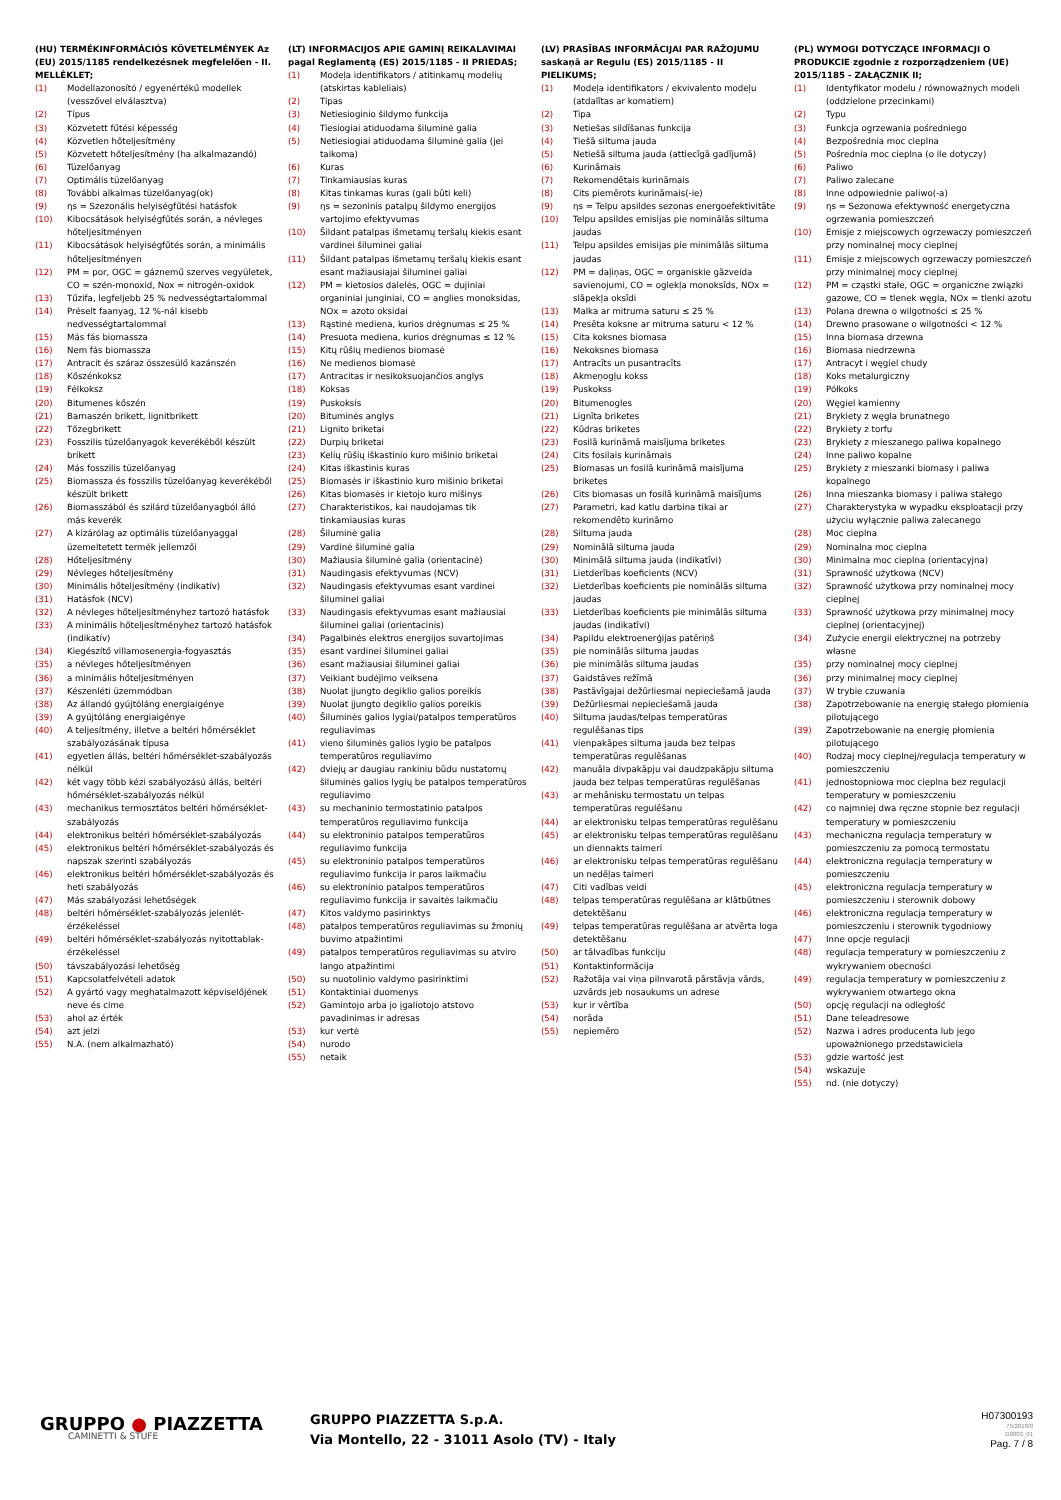(HU) TERMÉKINFORMÁCIÓS KÖVETELMÉNYEK Az (EU) 2015/1185 rendelkezésnek megfelelően - II. MELLÉKLET;
(1) Modellazonosító / egyenértékű modellek (vesszővel elválasztva)
(2) Típus
(3) Közvetett fűtési képesség
(4) Közvetlen hőteljesítmény
(5) Közvetett hőteljesítmény (ha alkalmazandó)
(6) Tüzelőanyag
(7) Optimális tüzelőanyag
(8) További alkalmas tüzelőanyag(ok)
(9) ηs = Szezonális helyiségfűtési hatásfok
(10) Kibocsátások helyiségfűtés során, a névleges hőteljesítményen
(11) Kibocsátások helyiségfűtés során, a minimális hőteljesítményen
(12) PM = por, OGC = gáznemű szerves vegyületek, CO = szén-monoxid, Nox = nitrogén-oxidok
(13) Tűzifa, legfeljebb 25 % nedvességtartalommal
(14) Préselt faanyag, 12 %-nál kisebb nedvességtartalommal
(15) Más fás biomassza
(16) Nem fás biomassza
(17) Antracit és száraz összesülő kazánszén
(18) Kőszénkoksz
(19) Félkoksz
(20) Bitumenes kőszén
(21) Barnaszén brikett, lignitbrikett
(22) Tőzegbrikett
(23) Fosszilis tüzelőanyagok keverékéből készült brikett
(24) Más fosszilis tüzelőanyag
(25) Biomassza és fosszilis tüzelőanyag keverékéből készült brikett
(26) Biomasszából és szilárd tüzelőanyagból álló más keverék
(27) A kizárólag az optimális tüzelőanyaggal üzemeltetett termék jellemzői
(28) Hőteljesítmény
(29) Névleges hőteljesítmény
(30) Minimális hőteljesítmény (indikatív)
(31) Hatásfok (NCV)
(32) A névleges hőteljesítményhez tartozó hatásfok
(33) A minimális hőteljesítményhez tartozó hatásfok (indikatív)
(34) Kiegészítő villamosenergia-fogyasztás
(35) a névleges hőteljesítményen
(36) a minimális hőteljesítményen
(37) Készenléti üzemmódban
(38) Az állandó gyújtóláng energiaigénye
(39) A gyújtóláng energiaigénye
(40) A teljesítmény, illetve a beltéri hőmérséklet szabályozásának típusa
(41) egyetlen állás, beltéri hőmérséklet-szabályozás nélkül
(42) két vagy több kézi szabályozású állás, beltéri hőmérséklet-szabályozás nélkül
(43) mechanikus termosztátos beltéri hőmérséklet-szabályozás
(44) elektronikus beltéri hőmérséklet-szabályozás
(45) elektronikus beltéri hőmérséklet-szabályozás és napszak szerinti szabályozás
(46) elektronikus beltéri hőmérséklet-szabályozás és heti szabályozás
(47) Más szabályozási lehetőségek
(48) beltéri hőmérséklet-szabályozás jelenlét-érzékeléssel
(49) beltéri hőmérséklet-szabályozás nyitottablak-érzékeléssel
(50) távszabályozási lehetőség
(51) Kapcsolatfelvételi adatok
(52) A gyártó vagy meghatalmazott képviselőjének neve és címe
(53) ahol az érték
(54) azt jelzi
(55) N.A. (nem alkalmazható)
(LT) INFORMACIJOS APIE GAMINĮ REIKALAVIMAI pagal Reglamentą (ES) 2015/1185 - II PRIEDAS;
(1) Modeļa identifikators / atitinkamų modelių (atskirtas kableliais)
(2) Tipas
(3) Netiesioginio šildymo funkcija
(4) Tiesiogiai atiduodama šiluminė galia
(5) Netiesiogiai atiduodama šiluminė galia (jei taikoma)
(6) Kuras
(7) Tinkamiausias kuras
(8) Kitas tinkamas kuras (gali būti keli)
(9) ηs = sezoninis patalpų šildymo energijos vartojimo efektyvumas
(10) Šildant patalpas išmetamų teršalų kiekis esant vardinei šiluminei galiai
(11) Šildant patalpas išmetamų teršalų kiekis esant esant mažiausiajai šiluminei galiai
(12) PM = kietosios dalelės, OGC = dujiniai organiniai junginiai, CO = anglies monoksidas, NOx = azoto oksidai
(13) Rąstinė mediena, kurios drėgnumas ≤ 25 %
(14) Presuota mediena, kurios drėgnumas ≤ 12 %
(15) Kitų rūšių medienos biomasė
(16) Ne medienos biomasė
(17) Antracitas ir nesikoksuojančios anglys
(18) Koksas
(19) Puskoksis
(20) Bituminės anglys
(21) Lignito briketai
(22) Durpių briketai
(23) Kelių rūšių iškastinio kuro mišinio briketai
(24) Kitas iškastinis kuras
(25) Biomasės ir iškastinio kuro mišinio briketai
(26) Kitas biomasės ir kietojo kuro mišinys
(27) Charakteristikos, kai naudojamas tik tinkamiausias kuras
(28) Šiluminė galia
(29) Vardinė šiluminė galia
(30) Mažiausia šiluminė galia (orientacinė)
(31) Naudingasis efektyvumas (NCV)
(32) Naudingasis efektyvumas esant vardinei šiluminei galiai
(33) Naudingasis efektyvumas esant mažiausiai šiluminei galiai (orientacinis)
(34) Pagalbinės elektros energijos suvartojimas
(35) esant vardinei šiluminei galiai
(36) esant mažiausiai šiluminei galiai
(37) Veikiant budėjimo veiksena
(38) Nuolat įjungto degiklio galios poreikis
(39) Nuolat įjungto degiklio galios poreikis
(40) Šiluminės galios lygiai/patalpos temperatūros reguliavimas
(41) vieno šiluminės galios lygio be patalpos temperatūros reguliavimo
(42) dviejų ar daugiau rankiniu būdu nustatomų šiluminės galios lygių be patalpos temperatūros reguliavimo
(43) su mechaninio termostatinio patalpos temperatūros reguliavimo funkcija
(44) su elektroninio patalpos temperatūros reguliavimo funkcija
(45) su elektroninio patalpos temperatūros reguliavimo funkcija ir paros laikmačiu
(46) su elektroninio patalpos temperatūros reguliavimo funkcija ir savaitės laikmačiu
(47) Kitos valdymo pasirinktys
(48) patalpos temperatūros reguliavimas su žmonių buvimo atpažintimi
(49) patalpos temperatūros reguliavimas su atviro lango atpažintimi
(50) su nuotolinio valdymo pasirinktimi
(51) Kontaktiniai duomenys
(52) Gamintojo arba jo įgaliotojo atstovo pavadinimas ir adresas
(53) kur vertė
(54) nurodo
(55) netaik
(LV) PRASĪBAS INFORMĀCIJAI PAR RAŽOJUMU saskaņā ar Regulu (ES) 2015/1185 - II PIELIKUMS;
(1) Modeļa identifikators / ekvivalento modeļu (atdalītas ar komatiem)
(2) Tipa
(3) Netiešas sildīšanas funkcija
(4) Tiešā siltuma jauda
(5) Netiešā siltuma jauda (attiecīgā gadījumā)
(6) Kurināmais
(7) Rekomendētais kurināmais
(8) Cits piemērots kurināmais(-ie)
(9) ηs = Telpu apsildes sezonas energoefektivitāte
(10) Telpu apsildes emisijas pie nominālās siltuma jaudas
(11) Telpu apsildes emisijas pie minimālās siltuma jaudas
(12) PM = daļiņas, OGC = organiskie gāzveida savienojumi, CO = oglekļa monoksīds, NOx = slāpekļa oksīdi
(13) Malka ar mitruma saturu ≤ 25 %
(14) Presēta koksne ar mitruma saturu < 12 %
(15) Cita koksnes biomasa
(16) Nekoksnes biomasa
(17) Antracīts un pusantracīts
(18) Akmeņogļu kokss
(19) Puskokss
(20) Bitumenogles
(21) Lignīta briketes
(22) Kūdras briketes
(23) Fosilā kurināmā maisījuma briketes
(24) Cits fosilais kurināmais
(25) Biomasas un fosilā kurināmā maisījuma briketes
(26) Cits biomasas un fosilā kurināmā maisījums
(27) Parametri, kad katlu darbina tikai ar rekomendēto kurināmo
(28) Siltuma jauda
(29) Nominālā siltuma jauda
(30) Minimālā siltuma jauda (indikatīvi)
(31) Lietderības koeficients (NCV)
(32) Lietderības koeficients pie nominālās siltuma jaudas
(33) Lietderības koeficients pie minimālās siltuma jaudas (indikatīvi)
(34) Papildu elektroenerģijas patēriņš
(35) pie nominālās siltuma jaudas
(36) pie minimālās siltuma jaudas
(37) Gaidstāves režīmā
(38) Pastāvīgajai dežūrliesmai nepieciešamā jauda
(39) Dežūrliesmai nepieciešamā jauda
(40) Siltuma jaudas/telpas temperatūras regulēšanas tips
(41) vienpakāpes siltuma jauda bez telpas temperatūras regulēšanas
(42) manuāla divpakāpju vai daudzpakāpju siltuma jauda bez telpas temperatūras regulēšanas
(43) ar mehānisku termostatu un telpas temperatūras regulēšanu
(44) ar elektronisku telpas temperatūras regulēšanu
(45) ar elektronisku telpas temperatūras regulēšanu un diennakts taimeri
(46) ar elektronisku telpas temperatūras regulēšanu un nedēļas taimeri
(47) Citi vadības veidi
(48) telpas temperatūras regulēšana ar klātbūtnes detektēšanu
(49) telpas temperatūras regulēšana ar atvērta loga detektēšanu
(50) ar tālvadības funkciju
(51) Kontaktinformācija
(52) Ražotāja vai viņa pilnvarotā pārstāvja vārds, uzvārds jeb nosaukums un adrese
(53) kur ir vērtība
(54) norāda
(55) nepiemēro
(PL) WYMOGI DOTYCZĄCE INFORMACJI O PRODUKCIE zgodnie z rozporządzeniem (UE) 2015/1185 - ZAŁĄCZNIK II;
(1) Identyfikator modelu / równoważnych modeli (oddzielone przecinkami)
(2) Typu
(3) Funkcja ogrzewania pośredniego
(4) Bezpośrednia moc cieplna
(5) Pośrednia moc cieplna (o ile dotyczy)
(6) Paliwo
(7) Paliwo zalecane
(8) Inne odpowiednie paliwo(-a)
(9) ηs = Sezonowa efektywność energetyczna ogrzewania pomieszczeń
(10) Emisje z miejscowych ogrzewaczy pomieszczeń przy nominalnej mocy cieplnej
(11) Emisje z miejscowych ogrzewaczy pomieszczeń przy minimalnej mocy cieplnej
(12) PM = cząstki stałe, OGC = organiczne związki gazowe, CO = tlenek węgla, NOx = tlenki azotu
(13) Polana drewna o wilgotności ≤ 25 %
(14) Drewno prasowane o wilgotności < 12 %
(15) Inna biomasa drzewna
(16) Biomasa niedrzewna
(17) Antracyt i węgiel chudy
(18) Koks metalurgiczny
(19) Półkoks
(20) Węgiel kamienny
(21) Brykiety z węgla brunatnego
(22) Brykiety z torfu
(23) Brykiety z mieszanego paliwa kopalnego
(24) Inne paliwo kopalne
(25) Brykiety z mieszanki biomasy i paliwa kopalnego
(26) Inna mieszanka biomasy i paliwa stałego
(27) Charakterystyka w wypadku eksploatacji przy użyciu wyłącznie paliwa zalecanego
(28) Moc cieplna
(29) Nominalna moc cieplna
(30) Minimalna moc cieplna (orientacyjna)
(31) Sprawność użytkowa (NCV)
(32) Sprawność użytkowa przy nominalnej mocy cieplnej
(33) Sprawność użytkowa przy minimalnej mocy cieplnej (orientacyjnej)
(34) Zużycie energii elektrycznej na potrzeby własne
(35) przy nominalnej mocy cieplnej
(36) przy minimalnej mocy cieplnej
(37) W trybie czuwania
(38) Zapotrzebowanie na energię stałego płomienia pilotującego
(39) Zapotrzebowanie na energię płomienia pilotującego
(40) Rodzaj mocy cieplnej/regulacja temperatury w pomieszczeniu
(41) jednostopniowa moc cieplna bez regulacji temperatury w pomieszczeniu
(42) co najmniej dwa ręczne stopnie bez regulacji temperatury w pomieszczeniu
(43) mechaniczna regulacja temperatury w pomieszczeniu za pomocą termostatu
(44) elektroniczna regulacja temperatury w pomieszczeniu
(45) elektroniczna regulacja temperatury w pomieszczeniu i sterownik dobowy
(46) elektroniczna regulacja temperatury w pomieszczeniu i sterownik tygodniowy
(47) Inne opcje regulacji
(48) regulacja temperatury w pomieszczeniu z wykrywaniem obecności
(49) regulacja temperatury w pomieszczeniu z wykrywaniem otwartego okna
(50) opcję regulacji na odległość
(51) Dane teleadresowe
(52) Nazwa i adres producenta lub jego upoważnionego przedstawiciela
(53) gdzie wartość jest
(54) wskazuje
(55) nd. (nie dotyczy)
GRUPPO ● PIAZZETTA
CAMINETTI & STUFE
GRUPPO PIAZZETTA S.p.A.
Via Montello, 22 - 31011 Asolo (TV) - Italy
H07300193
75/2018/0
D0003_01
Pag. 7 / 8